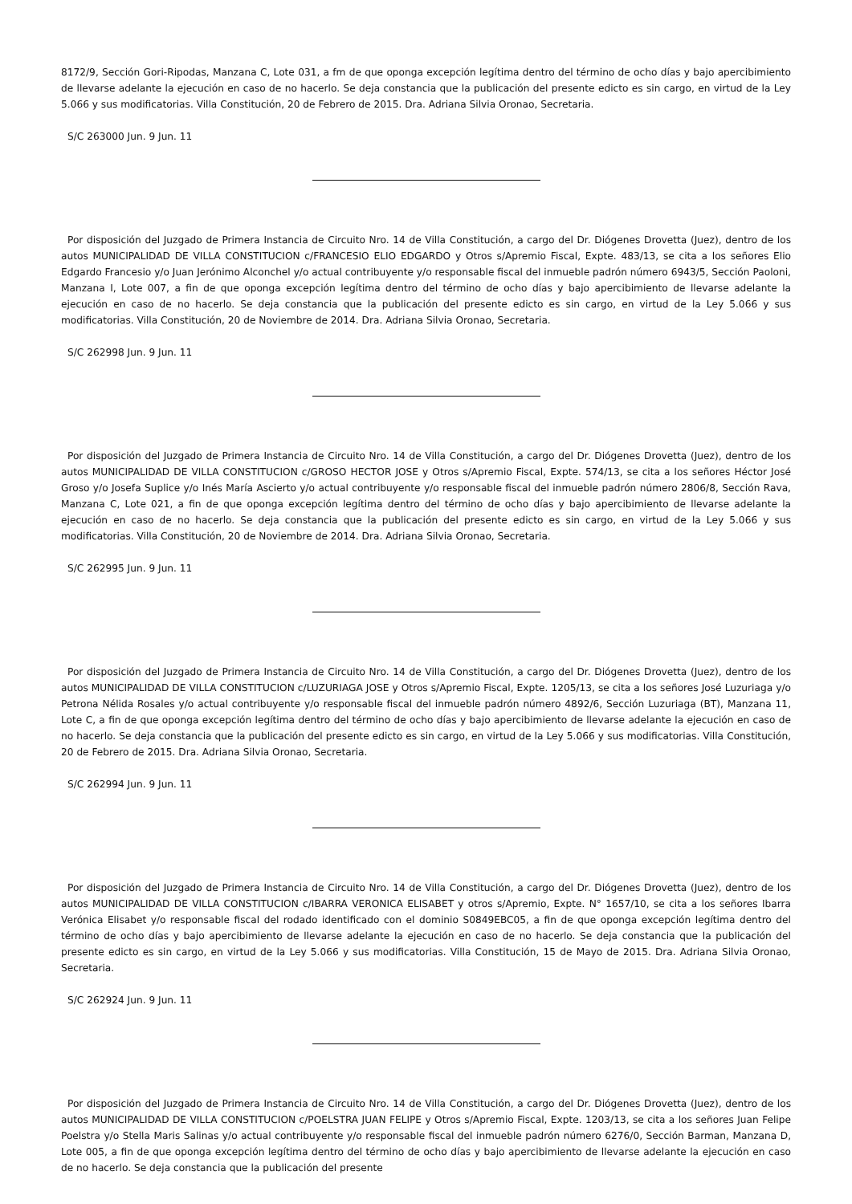8172/9, Sección Gori-Ripodas, Manzana C, Lote 031, a fm de que oponga excepción legítima dentro del término de ocho días y bajo apercibimiento de llevarse adelante la ejecución en caso de no hacerlo. Se deja constancia que la publicación del presente edicto es sin cargo, en virtud de la Ley 5.066 y sus modificatorias. Villa Constitución, 20 de Febrero de 2015. Dra. Adriana Silvia Oronao, Secretaria.
S/C 263000 Jun. 9 Jun. 11
Por disposición del Juzgado de Primera Instancia de Circuito Nro. 14 de Villa Constitución, a cargo del Dr. Diógenes Drovetta (Juez), dentro de los autos MUNICIPALIDAD DE VILLA CONSTITUCION c/FRANCESIO ELIO EDGARDO y Otros s/Apremio Fiscal, Expte. 483/13, se cita a los señores Elio Edgardo Francesio y/o Juan Jerónimo Alconchel y/o actual contribuyente y/o responsable fiscal del inmueble padrón número 6943/5, Sección Paoloni, Manzana I, Lote 007, a fin de que oponga excepción legítima dentro del término de ocho días y bajo apercibimiento de llevarse adelante la ejecución en caso de no hacerlo. Se deja constancia que la publicación del presente edicto es sin cargo, en virtud de la Ley 5.066 y sus modificatorias. Villa Constitución, 20 de Noviembre de 2014. Dra. Adriana Silvia Oronao, Secretaria.
S/C 262998 Jun. 9 Jun. 11
Por disposición del Juzgado de Primera Instancia de Circuito Nro. 14 de Villa Constitución, a cargo del Dr. Diógenes Drovetta (Juez), dentro de los autos MUNICIPALIDAD DE VILLA CONSTITUCION c/GROSO HECTOR JOSE y Otros s/Apremio Fiscal, Expte. 574/13, se cita a los señores Héctor José Groso y/o Josefa Suplice y/o Inés María Ascierto y/o actual contribuyente y/o responsable fiscal del inmueble padrón número 2806/8, Sección Rava, Manzana C, Lote 021, a fin de que oponga excepción legítima dentro del término de ocho días y bajo apercibimiento de llevarse adelante la ejecución en caso de no hacerlo. Se deja constancia que la publicación del presente edicto es sin cargo, en virtud de la Ley 5.066 y sus modificatorias. Villa Constitución, 20 de Noviembre de 2014. Dra. Adriana Silvia Oronao, Secretaria.
S/C 262995 Jun. 9 Jun. 11
Por disposición del Juzgado de Primera Instancia de Circuito Nro. 14 de Villa Constitución, a cargo del Dr. Diógenes Drovetta (Juez), dentro de los autos MUNICIPALIDAD DE VILLA CONSTITUCION c/LUZURIAGA JOSE y Otros s/Apremio Fiscal, Expte. 1205/13, se cita a los señores José Luzuriaga y/o Petrona Nélida Rosales y/o actual contribuyente y/o responsable fiscal del inmueble padrón número 4892/6, Sección Luzuriaga (BT), Manzana 11, Lote C, a fin de que oponga excepción legítima dentro del término de ocho días y bajo apercibimiento de llevarse adelante la ejecución en caso de no hacerlo. Se deja constancia que la publicación del presente edicto es sin cargo, en virtud de la Ley 5.066 y sus modificatorias. Villa Constitución, 20 de Febrero de 2015. Dra. Adriana Silvia Oronao, Secretaria.
S/C 262994 Jun. 9 Jun. 11
Por disposición del Juzgado de Primera Instancia de Circuito Nro. 14 de Villa Constitución, a cargo del Dr. Diógenes Drovetta (Juez), dentro de los autos MUNICIPALIDAD DE VILLA CONSTITUCION c/IBARRA VERONICA ELISABET y otros s/Apremio, Expte. N° 1657/10, se cita a los señores Ibarra Verónica Elisabet y/o responsable fiscal del rodado identificado con el dominio S0849EBC05, a fin de que oponga excepción legítima dentro del término de ocho días y bajo apercibimiento de llevarse adelante la ejecución en caso de no hacerlo. Se deja constancia que la publicación del presente edicto es sin cargo, en virtud de la Ley 5.066 y sus modificatorias. Villa Constitución, 15 de Mayo de 2015. Dra. Adriana Silvia Oronao, Secretaria.
S/C 262924 Jun. 9 Jun. 11
Por disposición del Juzgado de Primera Instancia de Circuito Nro. 14 de Villa Constitución, a cargo del Dr. Diógenes Drovetta (Juez), dentro de los autos MUNICIPALIDAD DE VILLA CONSTITUCION c/POELSTRA JUAN FELIPE y Otros s/Apremio Fiscal, Expte. 1203/13, se cita a los señores Juan Felipe Poelstra y/o Stella Maris Salinas y/o actual contribuyente y/o responsable fiscal del inmueble padrón número 6276/0, Sección Barman, Manzana D, Lote 005, a fin de que oponga excepción legítima dentro del término de ocho días y bajo apercibimiento de llevarse adelante la ejecución en caso de no hacerlo. Se deja constancia que la publicación del presente